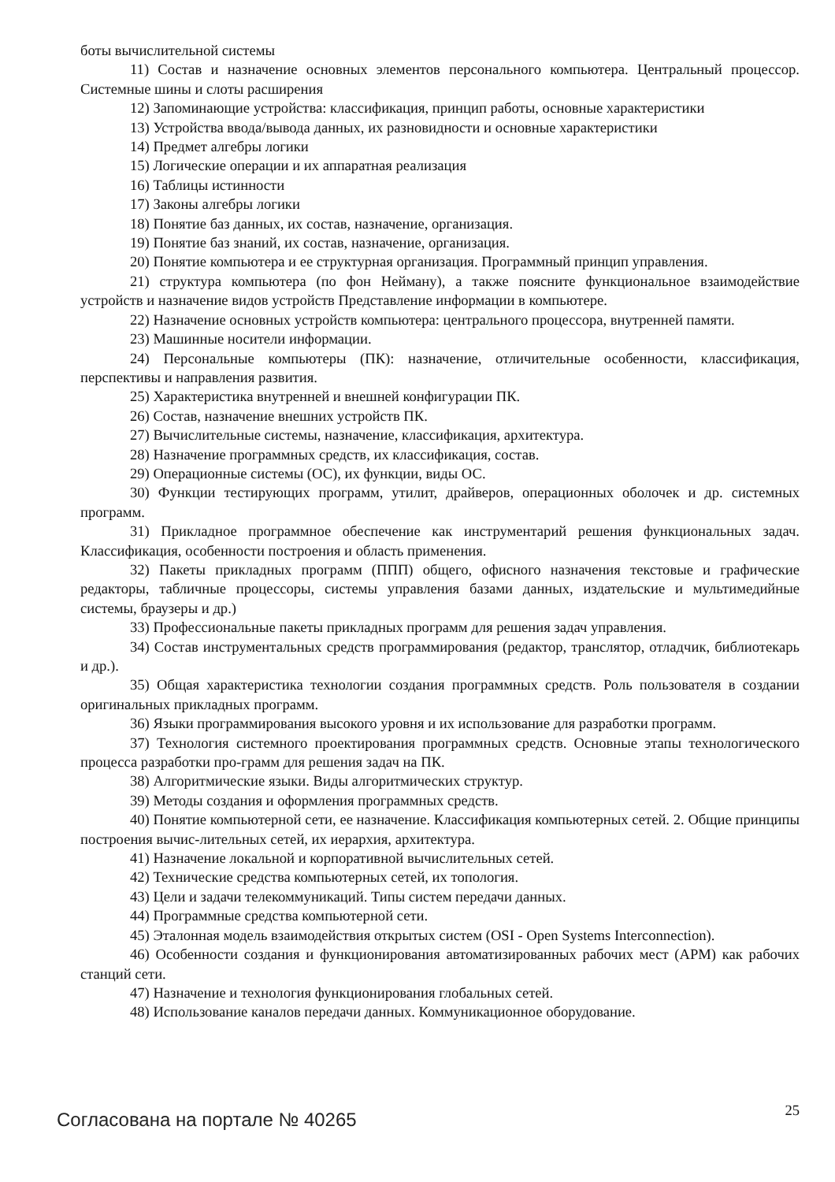боты вычислительной системы
11) Состав и назначение основных элементов персонального компьютера. Центральный процессор. Системные шины и слоты расширения
12) Запоминающие устройства: классификация, принцип работы, основные характеристики
13) Устройства ввода/вывода данных, их разновидности и основные характеристики
14) Предмет алгебры логики
15) Логические операции и их аппаратная реализация
16) Таблицы истинности
17) Законы алгебры логики
18) Понятие баз данных, их состав, назначение, организация.
19) Понятие баз знаний, их состав, назначение, организация.
20) Понятие компьютера и ее структурная организация. Программный принцип управления.
21) структура компьютера (по фон Нейману), а также поясните функциональное взаимодействие устройств и назначение видов устройств Представление информации в компьютере.
22) Назначение основных устройств компьютера: центрального процессора, внутренней памяти.
23) Машинные носители информации.
24) Персональные компьютеры (ПК): назначение, отличительные особенности, классификация, перспективы и направления развития.
25) Характеристика внутренней и внешней конфигурации ПК.
26) Состав, назначение внешних устройств ПК.
27) Вычислительные системы, назначение, классификация, архитектура.
28) Назначение программных средств, их классификация, состав.
29) Операционные системы (ОС), их функции, виды ОС.
30) Функции тестирующих программ, утилит, драйверов, операционных оболочек и др. системных программ.
31) Прикладное программное обеспечение как инструментарий решения функциональных задач. Классификация, особенности построения и область применения.
32) Пакеты прикладных программ (ППП) общего, офисного назначения текстовые и графические редакторы, табличные процессоры, системы управления базами данных, издательские и мультимедийные системы, браузеры и др.)
33) Профессиональные пакеты прикладных программ для решения задач управления.
34) Состав инструментальных средств программирования (редактор, транслятор, отладчик, библиотекарь и др.).
35) Общая характеристика технологии создания программных средств. Роль пользователя в создании оригинальных прикладных программ.
36) Языки программирования высокого уровня и их использование для разработки программ.
37) Технология системного проектирования программных средств. Основные этапы технологического процесса разработки про-грамм для решения задач на ПК.
38) Алгоритмические языки. Виды алгоритмических структур.
39) Методы создания и оформления программных средств.
40) Понятие компьютерной сети, ее назначение. Классификация компьютерных сетей. 2. Общие принципы построения вычис-лительных сетей, их иерархия, архитектура.
41) Назначение локальной и корпоративной вычислительных сетей.
42) Технические средства компьютерных сетей, их топология.
43) Цели и задачи телекоммуникаций. Типы систем передачи данных.
44) Программные средства компьютерной сети.
45) Эталонная модель взаимодействия открытых систем (OSI - Open Systems Interconnection).
46) Особенности создания и функционирования автоматизированных рабочих мест (АРМ) как рабочих станций сети.
47) Назначение и технология функционирования глобальных сетей.
48) Использование каналов передачи данных. Коммуникационное оборудование.
Согласована на портале № 40265
25